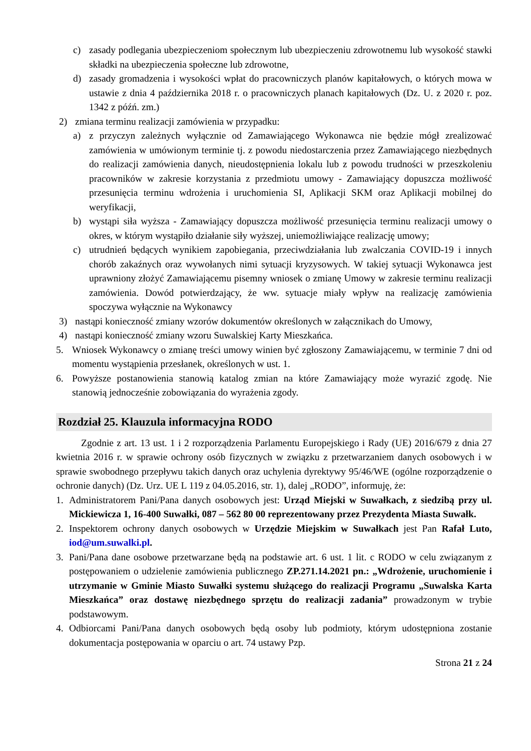c) zasady podlegania ubezpieczeniom społecznym lub ubezpieczeniu zdrowotnemu lub wysokość stawki składki na ubezpieczenia społeczne lub zdrowotne,
d) zasady gromadzenia i wysokości wpłat do pracowniczych planów kapitałowych, o których mowa w ustawie z dnia 4 października 2018 r. o pracowniczych planach kapitałowych (Dz. U. z 2020 r. poz. 1342 z późń. zm.)
2) zmiana terminu realizacji zamówienia w przypadku:
a) z przyczyn zależnych wyłącznie od Zamawiającego Wykonawca nie będzie mógł zrealizować zamówienia w umówionym terminie tj. z powodu niedostarczenia przez Zamawiającego niezbędnych do realizacji zamówienia danych, nieudostępnienia lokalu lub z powodu trudności w przeszkoleniu pracowników w zakresie korzystania z przedmiotu umowy - Zamawiający dopuszcza możliwość przesunięcia terminu wdrożenia i uruchomienia SI, Aplikacji SKM oraz Aplikacji mobilnej do weryfikacji,
b) wystąpi siła wyższa - Zamawiający dopuszcza możliwość przesunięcia terminu realizacji umowy o okres, w którym wystąpiło działanie siły wyższej, uniemożliwiające realizację umowy;
c) utrudnień będących wynikiem zapobiegania, przeciwdziałania lub zwalczania COVID-19 i innych chorób zakaźnych oraz wywołanych nimi sytuacji kryzysowych. W takiej sytuacji Wykonawca jest uprawniony złożyć Zamawiającemu pisemny wniosek o zmianę Umowy w zakresie terminu realizacji zamówienia. Dowód potwierdzający, że ww. sytuacje miały wpływ na realizację zamówienia spoczywa wyłącznie na Wykonawcy
3) nastąpi konieczność zmiany wzorów dokumentów określonych w załącznikach do Umowy,
4) nastąpi konieczność zmiany wzoru Suwalskiej Karty Mieszkańca.
5. Wniosek Wykonawcy o zmianę treści umowy winien być zgłoszony Zamawiającemu, w terminie 7 dni od momentu wystąpienia przesłanek, określonych w ust. 1.
6. Powyższe postanowienia stanowią katalog zmian na które Zamawiający może wyrazić zgodę. Nie stanowią jednocześnie zobowiązania do wyrażenia zgody.
Rozdział 25. Klauzula informacyjna RODO
Zgodnie z art. 13 ust. 1 i 2 rozporządzenia Parlamentu Europejskiego i Rady (UE) 2016/679 z dnia 27 kwietnia 2016 r. w sprawie ochrony osób fizycznych w związku z przetwarzaniem danych osobowych i w sprawie swobodnego przepływu takich danych oraz uchylenia dyrektywy 95/46/WE (ogólne rozporządzenie o ochronie danych) (Dz. Urz. UE L 119 z 04.05.2016, str. 1), dalej „RODO”, informuję, że:
1. Administratorem Pani/Pana danych osobowych jest: Urząd Miejski w Suwałkach, z siedzibą przy ul. Mickiewicza 1, 16-400 Suwałki, 087 – 562 80 00 reprezentowany przez Prezydenta Miasta Suwałk.
2. Inspektorem ochrony danych osobowych w Urzędzie Miejskim w Suwałkach jest Pan Rafał Luto, iod@um.suwalki.pl.
3. Pani/Pana dane osobowe przetwarzane będą na podstawie art. 6 ust. 1 lit. c RODO w celu związanym z postępowaniem o udzielenie zamówienia publicznego ZP.271.14.2021 pn.: „Wdrożenie, uruchomienie i utrzymanie w Gminie Miasto Suwałki systemu służącego do realizacji Programu „Suwalska Karta Mieszkańca” oraz dostawę niezbędnego sprzętu do realizacji zadania” prowadzonym w trybie podstawowym.
4. Odbiorcami Pani/Pana danych osobowych będą osoby lub podmioty, którym udostępniona zostanie dokumentacja postępowania w oparciu o art. 74 ustawy Pzp.
Strona 21 z 24